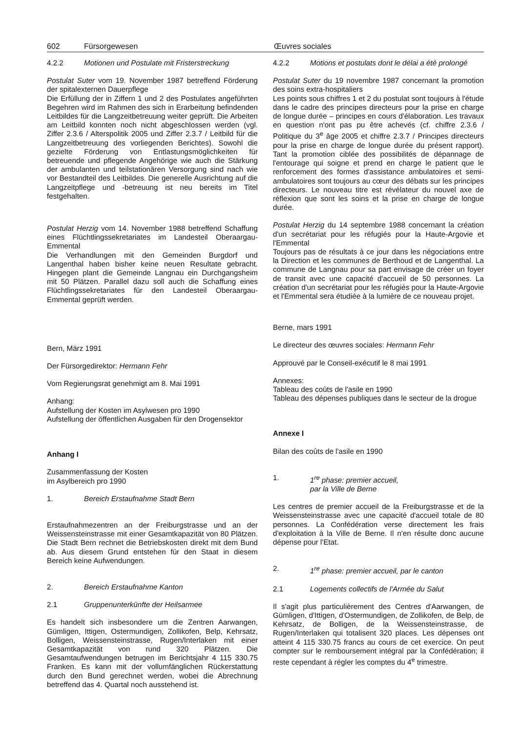602 Fürsorgewesen Œuvres sociales
4.2.2 Motionen und Postulate mit Fristerstreckung
Postulat Suter vom 19. November 1987 betreffend Förderung der spitalexternen Dauerpflege
Die Erfüllung der in Ziffern 1 und 2 des Postulates angeführten Begehren wird im Rahmen des sich in Erarbeitung befindenden Leitbildes für die Langzeitbetreuung weiter geprüft. Die Arbeiten am Leitbild konnten noch nicht abgeschlossen werden (vgl. Ziffer 2.3.6 / Alterspolitik 2005 und Ziffer 2.3.7 / Leitbild für die Langzeitbetreuung des vorliegenden Berichtes). Sowohl die gezielte Förderung von Entlastungsmöglichkeiten für betreuende und pflegende Angehörige wie auch die Stärkung der ambulanten und teilstationären Versorgung sind nach wie vor Bestandteil des Leitbildes. Die generelle Ausrichtung auf die Langzeitpflege und -betreuung ist neu bereits im Titel festgehalten.
Postulat Herzig vom 14. November 1988 betreffend Schaffung eines Flüchtlingssekretariates im Landesteil Oberaargau-Emmental
Die Verhandlungen mit den Gemeinden Burgdorf und Langenthal haben bisher keine neuen Resultate gebracht. Hingegen plant die Gemeinde Langnau ein Durchgangsheim mit 50 Plätzen. Parallel dazu soll auch die Schaffung eines Flüchtlingssekretariates für den Landesteil Oberaargau-Emmental geprüft werden.
Bern, März 1991
Der Fürsorgedirektor: Hermann Fehr
Vom Regierungsrat genehmigt am 8. Mai 1991
Anhang:
Aufstellung der Kosten im Asylwesen pro 1990
Aufstellung der öffentlichen Ausgaben für den Drogensektor
Anhang I
Zusammenfassung der Kosten
im Asylbereich pro 1990
1. Bereich Erstaufnahme Stadt Bern
Erstaufnahmezentren an der Freiburgstrasse und an der Weissensteinstrasse mit einer Gesamtkapazität von 80 Plätzen. Die Stadt Bern rechnet die Betriebskosten direkt mit dem Bund ab. Aus diesem Grund entstehen für den Staat in diesem Bereich keine Aufwendungen.
2. Bereich Erstaufnahme Kanton
2.1 Gruppenunterkünfte der Heilsarmee
Es handelt sich insbesondere um die Zentren Aarwangen, Gümligen, Ittigen, Ostermundigen, Zollikofen, Belp, Kehrsatz, Bolligen, Weissensteinstrasse, Rugen/Interlaken mit einer Gesamtkapazität von rund 320 Plätzen. Die Gesamtaufwendungen betrugen im Berichtsjahr 4 115 330.75 Franken. Es kann mit der vollumfänglichen Rückerstattung durch den Bund gerechnet werden, wobei die Abrechnung betreffend das 4. Quartal noch ausstehend ist.
4.2.2 Motions et postulats dont le délai a été prolongé
Postulat Suter du 19 novembre 1987 concernant la promotion des soins extra-hospitaliers
Les points sous chiffres 1 et 2 du postulat sont toujours à l'étude dans le cadre des principes directeurs pour la prise en charge de longue durée – principes en cours d'élaboration. Les travaux en question n'ont pas pu être achevés (cf. chiffre 2.3.6 / Politique du 3<sup>e</sup> âge 2005 et chiffre 2.3.7 / Principes directeurs pour la prise en charge de longue durée du présent rapport). Tant la promotion ciblée des possibilités de dépannage de l'entourage qui soigne et prend en charge le patient que le renforcement des formes d'assistance ambulatoires et semi-ambulatoires sont toujours au cœur des débats sur les principes directeurs. Le nouveau titre est révélateur du nouvel axe de réflexion que sont les soins et la prise en charge de longue durée.
Postulat Herzig du 14 septembre 1988 concernant la création d'un secrétariat pour les réfugiés pour la Haute-Argovie et l'Emmental
Toujours pas de résultats à ce jour dans les négociations entre la Direction et les communes de Berthoud et de Langenthal. La commune de Langnau pour sa part envisage de créer un foyer de transit avec une capacité d'accueil de 50 personnes. La création d'un secrétariat pour les réfugiés pour la Haute-Argovie et l'Emmental sera étudiée à la lumière de ce nouveau projet.
Berne, mars 1991
Le directeur des œuvres sociales: Hermann Fehr
Approuvé par le Conseil-exécutif le 8 mai 1991
Annexes:
Tableau des coûts de l'asile en 1990
Tableau des dépenses publiques dans le secteur de la drogue
Annexe I
Bilan des coûts de l'asile en 1990
1. 1<sup>re</sup> phase: premier accueil,
par la Ville de Berne
Les centres de premier accueil de la Freiburgstrasse et de la Weissensteinstrasse avec une capacité d'accueil totale de 80 personnes. La Confédération verse directement les frais d'exploitation à la Ville de Berne. Il n'en résulte donc aucune dépense pour l'Etat.
2. 1<sup>re</sup> phase: premier accueil, par le canton
2.1 Logements collectifs de l'Armée du Salut
Il s'agit plus particulièrement des Centres d'Aarwangen, de Gümligen, d'Ittigen, d'Ostermundigen, de Zollikofen, de Belp, de Kehrsatz, de Bolligen, de la Weissensteinstrasse, de Rugen/Interlaken qui totalisent 320 places. Les dépenses ont atteint 4 115 330.75 francs au cours de cet exercice. On peut compter sur le remboursement intégral par la Confédération; il reste cependant à régler les comptes du 4<sup>e</sup> trimestre.